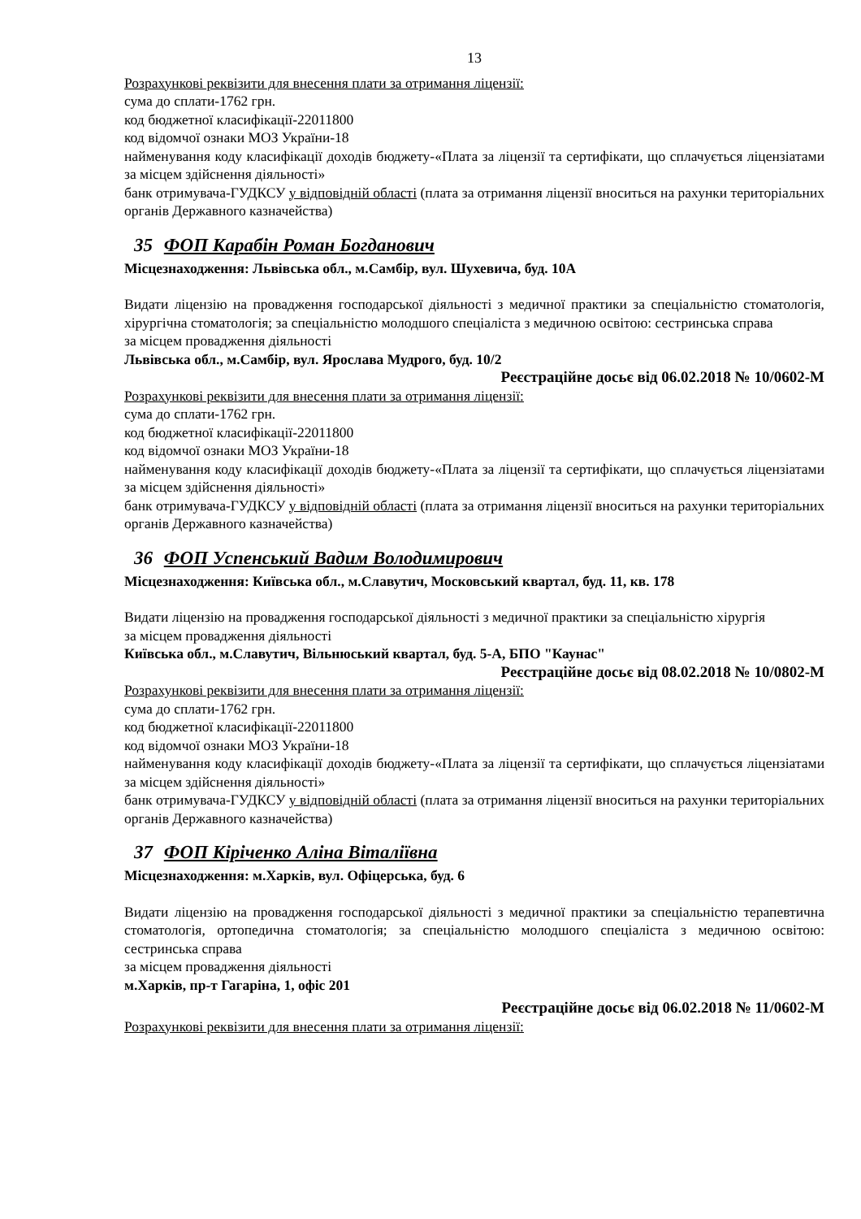13
Розрахункові реквізити для внесення плати за отримання ліцензії:
сума до сплати-1762 грн.
код бюджетної класифікації-22011800
код відомчої ознаки МОЗ України-18
найменування коду класифікації доходів бюджету-«Плата за ліцензії та сертифікати, що сплачується ліцензіатами за місцем здійснення діяльності»
банк отримувача-ГУДКСУ у відповідній області (плата за отримання ліцензії вноситься на рахунки територіальних органів Державного казначейства)
35 ФОП Карабін Роман Богданович
Місцезнаходження: Львівська обл., м.Самбір, вул. Шухевича, буд. 10А
Видати ліцензію на провадження господарської діяльності з медичної практики за спеціальністю стоматологія, хірургічна стоматологія; за спеціальністю молодшого спеціаліста з медичною освітою: сестринська справа
за місцем провадження діяльності
Львівська обл., м.Самбір, вул. Ярослава Мудрого, буд. 10/2
Реєстраційне досьє від 06.02.2018 № 10/0602-М
Розрахункові реквізити для внесення плати за отримання ліцензії:
сума до сплати-1762 грн.
код бюджетної класифікації-22011800
код відомчої ознаки МОЗ України-18
найменування коду класифікації доходів бюджету-«Плата за ліцензії та сертифікати, що сплачується ліцензіатами за місцем здійснення діяльності»
банк отримувача-ГУДКСУ у відповідній області (плата за отримання ліцензії вноситься на рахунки територіальних органів Державного казначейства)
36 ФОП Успенський Вадим Володимирович
Місцезнаходження: Київська обл., м.Славутич, Московський квартал, буд. 11, кв. 178
Видати ліцензію на провадження господарської діяльності з медичної практики за спеціальністю хірургія
за місцем провадження діяльності
Київська обл., м.Славутич, Вільнюський квартал, буд. 5-А, БПО "Каунас"
Реєстраційне досьє від 08.02.2018 № 10/0802-М
Розрахункові реквізити для внесення плати за отримання ліцензії:
сума до сплати-1762 грн.
код бюджетної класифікації-22011800
код відомчої ознаки МОЗ України-18
найменування коду класифікації доходів бюджету-«Плата за ліцензії та сертифікати, що сплачується ліцензіатами за місцем здійснення діяльності»
банк отримувача-ГУДКСУ у відповідній області (плата за отримання ліцензії вноситься на рахунки територіальних органів Державного казначейства)
37 ФОП Кіріченко Аліна Віталіївна
Місцезнаходження: м.Харків, вул. Офіцерська, буд. 6
Видати ліцензію на провадження господарської діяльності з медичної практики за спеціальністю терапевтична стоматологія, ортопедична стоматологія; за спеціальністю молодшого спеціаліста з медичною освітою: сестринська справа
за місцем провадження діяльності
м.Харків, пр-т Гагаріна, 1, офіс 201
Реєстраційне досьє від 06.02.2018 № 11/0602-М
Розрахункові реквізити для внесення плати за отримання ліцензії: